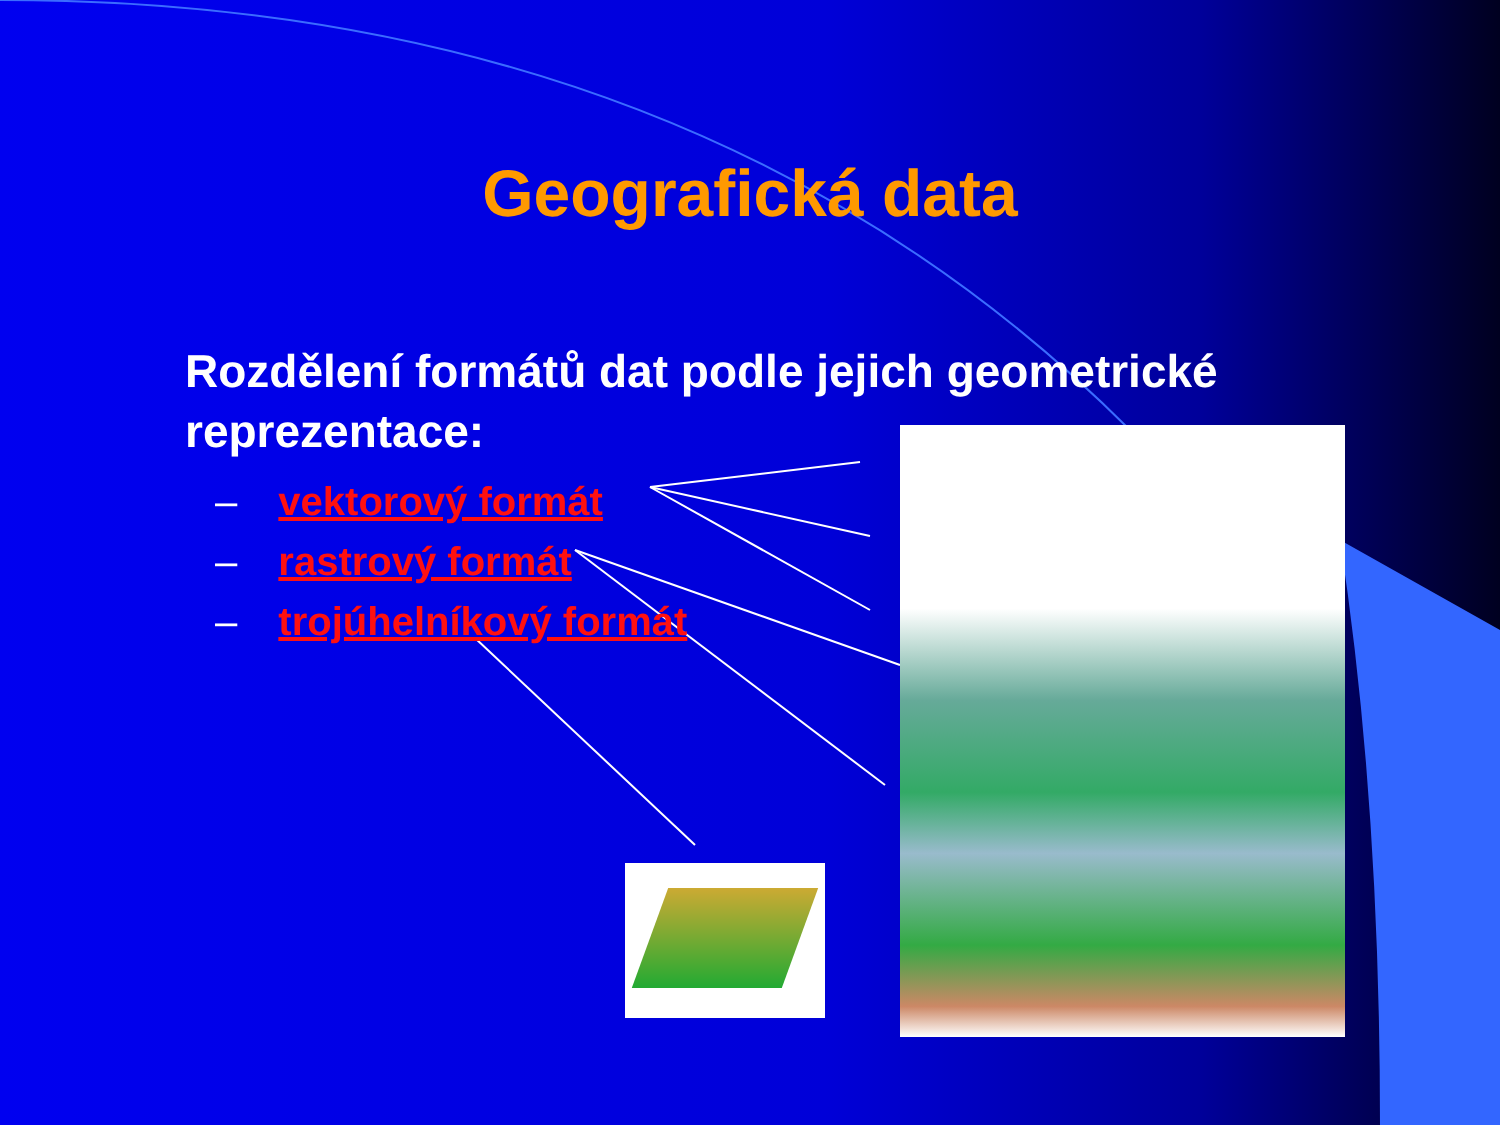Geografická data
Rozdělení formátů dat podle jejich geometrické reprezentace:
– vektorový formát
– rastrový formát
– trojúhelníkový formát